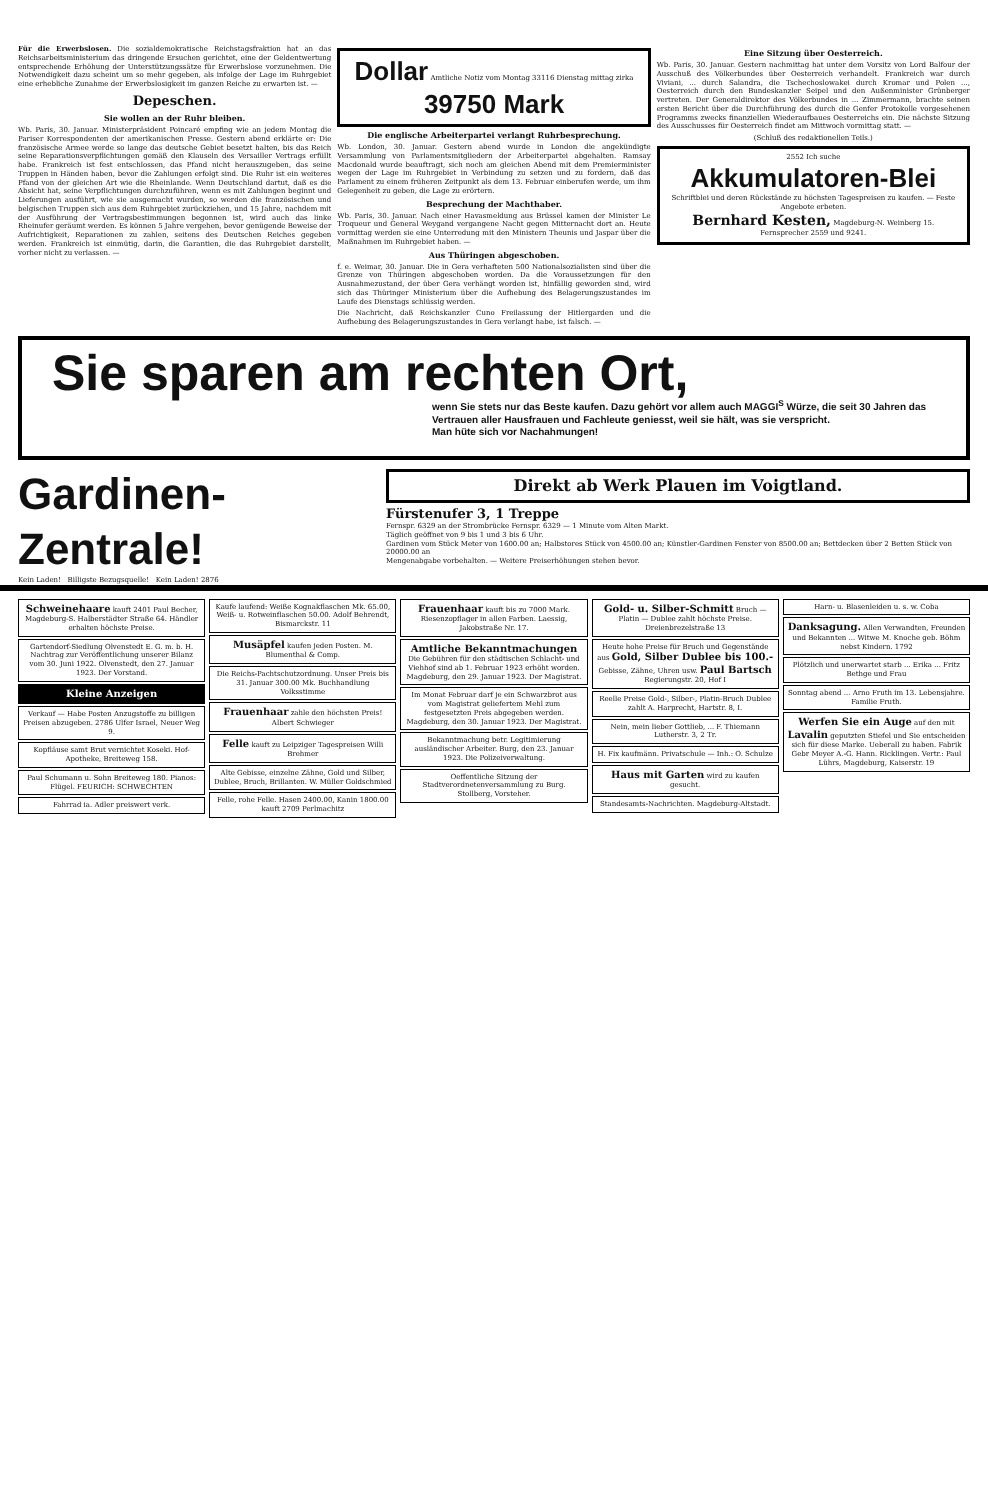Für die Erwerbslosen. Die sozialdemokratische Reichstagsfraktion hat an das Reichsarbeitsministerium das dringende Ersuchen gerichtet, eine der Geldentwertung entsprechende Erhöhung der Unterstützungssätze für Erwerbslose vorzunehmen. Die Notwendigkeit dazu scheint um so mehr gegeben, als infolge der Lage im Ruhrgebiet eine erhebliche Zunahme der Erwerbslosigkeit im ganzen Reiche zu erwarten ist. —
Depeschen.
Sie wollen an der Ruhr bleiben.
Wb. Paris, 30. Januar. Ministerpräsident Poincaré empfing wie an jedem Montag die Pariser Korrespondenten der amerikanischen Presse. Gestern abend erklärte er: Die französische Armee werde so lange das deutsche Gebiet besetzt halten, bis das Reich seine Reparationsverpflichtungen gemäß den Klauseln des Versailler Vertrags erfüllt habe. Frankreich ist fest entschlossen, das Pfand nicht herauszugeben, das seine Truppen in Händen haben, bevor die Zahlungen erfolgt sind. Die Ruhr ist ein weiteres Pfand von der gleichen Art wie die Rheinlande. Wenn Deutschland dartut, daß es die Absicht hat, seine Verpflichtungen durchzuführen, wenn es mit Zahlungen beginnt und Lieferungen ausführt, wie sie ausgemacht wurden, so werden die französischen und belgischen Truppen sich aus dem Ruhrgebiet zurückziehen, und 15 Jahre, nachdem mit der Ausführung der Vertragsbestimmungen begonnen ist, wird auch das linke Rheinufer geräumt werden. Es können 5 Jahre vergehen, bevor genügende Beweise der Aufrichtigkeit, Reparationen zu zahlen, seitens des Deutschen Reiches gegeben werden. Frankreich ist einmütig, darin, die Garantien, die das Ruhrgebiet darstellt, vorher nicht zu verlassen. —
Dollar Amtliche Notiz vom Montag 33116 Dienstag mittag zirka 39750 Mark
Die englische Arbeiterpartei verlangt Ruhrbesprechung.
Wb. London, 30. Januar. Gestern abend wurde in London die angekündigte Versammlung von Parlamentsmitgliedern der Arbeiterpartei abgehalten. Ramsay Macdonald wurde beauftragt, sich noch am gleichen Abend mit dem Premierminister wegen der Lage im Ruhrgebiet in Verbindung zu setzen und zu fordern, daß das Parlament zu einem früheren Zeitpunkt als dem 13. Februar einberufen werde, um ihm Gelegenheit zu geben, die Lage zu erörtern.
Besprechung der Machthaber.
Wb. Paris, 30. Januar. Nach einer Havasmeldung aus Brüssel kamen der Minister Le Troqueur und General Weygand vergangene Nacht gegen Mitternacht dort an. Heute vormittag werden sie eine Unterredung mit den Ministern Theunis und Jaspar über die Maßnahmen im Ruhrgebiet haben. —
Aus Thüringen abgeschoben.
f. e. Weimar, 30. Januar. Die in Gera verhafteten 500 Nationalsozialisten sind über die Grenze von Thüringen abgeschoben worden. Da die Voraussetzungen für den Ausnahmezustand, der über Gera verhängt worden ist, hinfällig geworden sind, wird sich das Thüringer Ministerium über die Aufhebung des Belagerungszustandes im Laufe des Dienstags schlüssig werden.
Die Nachricht, daß Reichskanzler Cuno Freilassung der Hitlergarden und die Aufhebung des Belagerungszustandes in Gera verlangt habe, ist falsch. —
Eine Sitzung über Oesterreich.
Wb. Paris, 30. Januar. Gestern nachmittag hat unter dem Vorsitz von Lord Balfour der Ausschuß des Völkerbundes über Oesterreich verhandelt. Frankreich war durch Viviani, ... durch Salandra, die Tschechoslowakei durch Kromar und Polen ..., Oesterreich durch den Bundeskanzler Seipel und den Außenminister Grünberger vertreten. Der Generaldirektor des Völkerbundes in ... Zimmermann, brachte seinen ersten Bericht über die Durchführung des durch die Genfer Protokolle vorgesehenen Programms zwecks finanziellen Wiederaufbaues Oesterreichs ein. Die nächste Sitzung des Ausschusses für Oesterreich findet am Mittwoch vormittag statt. —
(Schluß des redaktionellen Teils.)
2552 Ich suche
Akkumulatoren-Blei
Schriftblei und deren Rückstände zu höchsten Tagespreisen zu kaufen. — Feste Angebote erbeten.
Bernhard Kesten, Magdeburg-N. Weinberg 15.
Fernsprecher 2559 und 9241.
Sie sparen am rechten Ort,
wenn Sie stets nur das Beste kaufen. Dazu gehört vor allem auch MAGGI<sup>S</sup> Würze, die seit 30 Jahren das Vertrauen aller Hausfrauen und Fachleute geniesst, weil sie hält, was sie verspricht.
Man hüte sich vor Nachahmungen!
Gardinen-Zentrale!
Kein Laden! Billigste Bezugsquelle! Kein Laden! 2876
Direkt ab Werk Plauen im Voigtland.
Fürstenufer 3, 1 Treppe
Fernspr. 6329 an der Strombrücke Fernspr. 6329 — 1 Minute vom Alten Markt.
Täglich geöffnet von 9 bis 1 und 3 bis 6 Uhr.
Gardinen vom Stück Meter von 1600.00 an; Halbstores Stück von 4500.00 an; Künstler-Gardinen Fenster von 8500.00 an; Bettdecken über 2 Betten Stück von 20000.00 an
Mengenabgabe vorbehalten. — Weitere Preiserhöhungen stehen bevor.
Schweinehaare kauft 2401 Paul Becher, Magdeburg-S. Halberstädter Straße 64. Händler erhalten höchste Preise.
Gartendorf-Siedlung Olvenstedt E. G. m. b. H. Nachtrag zur Veröffentlichung unserer Bilanz vom 30. Juni 1922. Olvenstedt, den 27. Januar 1923. Der Vorstand.
Kleine Anzeigen
Verkauf — Habe Posten Anzugstoffe zu billigen Preisen abzugeben. 2786 Ulfer Israel, Neuer Weg 9.
Kopfläuse samt Brut vernichtet Koseki. Hof-Apotheke, Breiteweg 158.
Paul Schumann u. Sohn Breiteweg 180. Pianos: Flügel. FEURICH: SCHWECHTEN
Fahrrad ia. Adler preiswert verk.
Kaufe laufend: Weiße Kognakflaschen Mk. 65.00, Weiß- u. Rotweinflaschen 50.00. Adolf Behrendt, Bismarckstr. 11
Musäpfel kaufen jeden Posten. M. Blumenthal & Comp.
Die Reichs-Pachtschutzordnung. Unser Preis bis 31. Januar 300.00 Mk. Buchhandlung Volksstimme
Frauenhaar zahle den höchsten Preis! Albert Schwieger
Felle kauft zu Leipziger Tagespreisen Willi Brehmer
Alte Gebisse, einzelne Zähne, Gold und Silber, Dublee, Bruch, Brillanten. W. Müller Goldschmied
Felle, rohe Felle. Hasen 2400.00, Kanin 1800.00 kauft 2709 Perlmachitz
Frauenhaar kauft bis zu 7000 Mark. Riesenzopflager in allen Farben. Laessig, Jakobstraße Nr. 17.
Amtliche Bekanntmachungen
Die Gebühren für den städtischen Schlacht- und Viehhof sind ab 1. Februar 1923 erhöht worden. Magdeburg, den 29. Januar 1923. Der Magistrat.
Im Monat Februar darf je ein Schwarzbrot aus vom Magistrat geliefertem Mehl zum festgesetzten Preis abgegeben werden. Magdeburg, den 30. Januar 1923. Der Magistrat.
Bekanntmachung betr. Legitimierung ausländischer Arbeiter. Burg, den 23. Januar 1923. Die Polizeiverwaltung.
Oeffentliche Sitzung der Stadtverordnetenversammlung zu Burg. Stollberg, Vorsteher.
Gold- u. Silber-Schmitt Bruch — Platin — Dublee zahlt höchste Preise. Dreienbrezelstraße 13
Heute hohe Preise für Bruch und Gegenstände aus Gold, Silber Dublee bis 100.- Gebisse, Zähne, Uhren usw. Paul Bartsch Regierungstr. 20, Hof I
Reelle Preise Gold-, Silber-, Platin-Bruch Dublee zahlt A. Harprecht, Hartstr. 8, I.
Nein, mein lieber Gottlieb, ... F. Thiemann Lutherstr. 3, 2 Tr.
H. Fix kaufmänn. Privatschule — Inh.: O. Schulze
Haus mit Garten wird zu kaufen gesucht.
Standesamts-Nachrichten. Magdeburg-Altstadt.
Harn- u. Blasenleiden u. s. w. Coba
Danksagung. Allen Verwandten, Freunden und Bekannten ... Witwe M. Knoche geb. Böhm nebst Kindern. 1792
Plötzlich und unerwartet starb ... Erika ... Fritz Bethge und Frau
Sonntag abend ... Arno Fruth im 13. Lebensjahre. Familie Fruth.
Werfen Sie ein Auge auf den mit Lavalin geputzten Stiefel und Sie entscheiden sich für diese Marke. Ueberall zu haben. Fabrik Gebr Meyer A.-G. Hann. Ricklingen. Vertr.: Paul Lührs, Magdeburg, Kaiserstr. 19